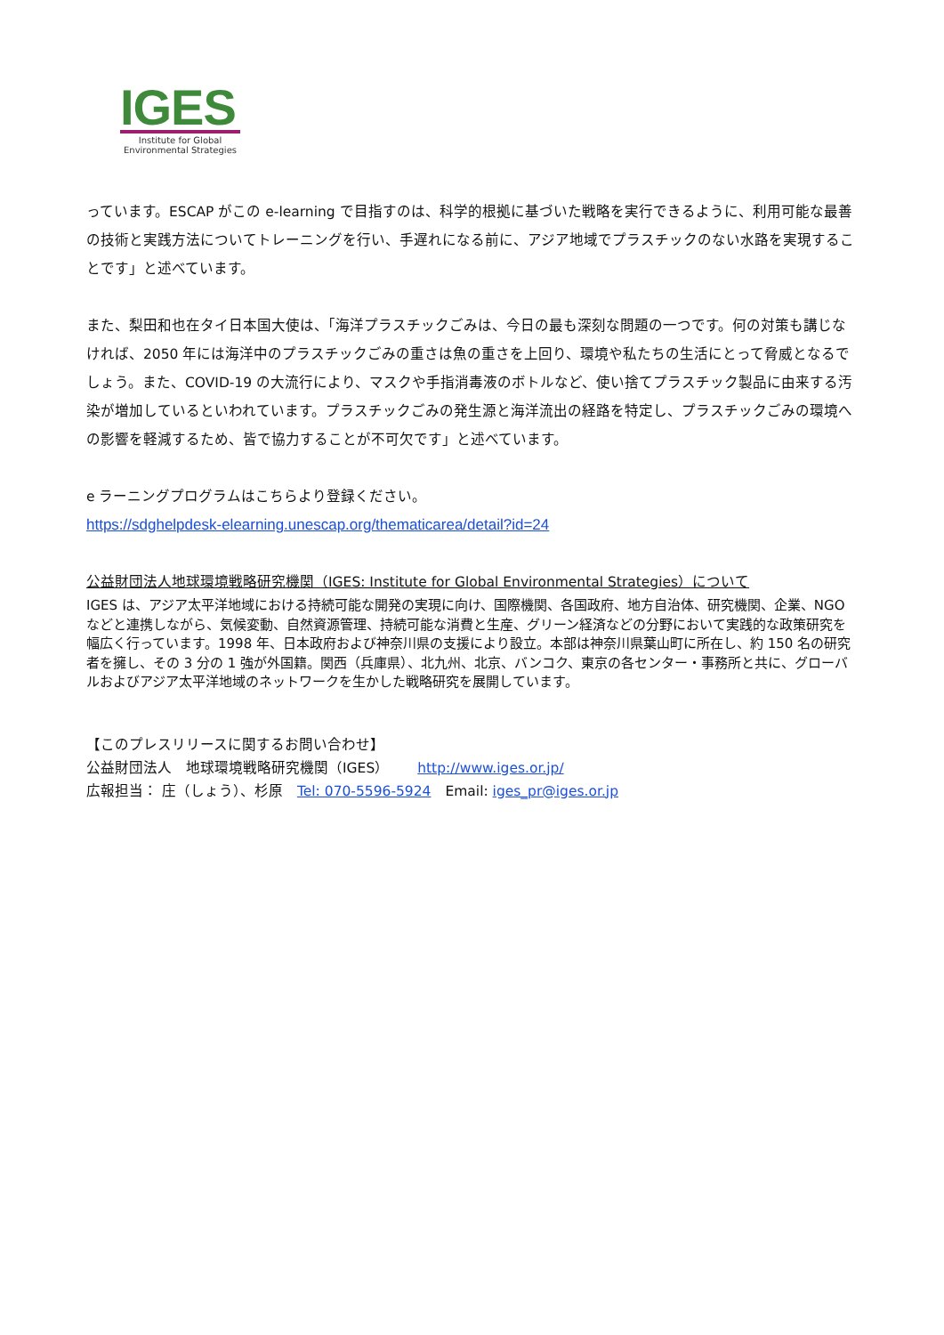IGES
Institute for Global
Environmental Strategies
っています。ESCAP がこの e-learning で目指すのは、科学的根拠に基づいた戦略を実行できるように、利用可能な最善の技術と実践方法についてトレーニングを行い、手遅れになる前に、アジア地域でプラスチックのない水路を実現することです」と述べています。
また、梨田和也在タイ日本国大使は、「海洋プラスチックごみは、今日の最も深刻な問題の一つです。何の対策も講じなければ、2050 年には海洋中のプラスチックごみの重さは魚の重さを上回り、環境や私たちの生活にとって脅威となるでしょう。また、COVID-19 の大流行により、マスクや手指消毒液のボトルなど、使い捨てプラスチック製品に由来する汚染が増加しているといわれています。プラスチックごみの発生源と海洋流出の経路を特定し、プラスチックごみの環境への影響を軽減するため、皆で協力することが不可欠です」と述べています。
e ラーニングプログラムはこちらより登録ください。
https://sdghelpdesk-elearning.unescap.org/thematicarea/detail?id=24
公益財団法人地球環境戦略研究機関（IGES: Institute for Global Environmental Strategies）について
IGES は、アジア太平洋地域における持続可能な開発の実現に向け、国際機関、各国政府、地方自治体、研究機関、企業、NGO などと連携しながら、気候変動、自然資源管理、持続可能な消費と生産、グリーン経済などの分野において実践的な政策研究を幅広く行っています。1998 年、日本政府および神奈川県の支援により設立。本部は神奈川県葉山町に所在し、約 150 名の研究者を擁し、その 3 分の 1 強が外国籍。関西（兵庫県）、北九州、北京、バンコク、東京の各センター・事務所と共に、グローバルおよびアジア太平洋地域のネットワークを生かした戦略研究を展開しています。
【このプレスリリースに関するお問い合わせ】
公益財団法人　地球環境戦略研究機関（IGES）　　http://www.iges.or.jp/
広報担当： 庄（しょう）、杉原　Tel: 070-5596-5924　Email: iges_pr@iges.or.jp